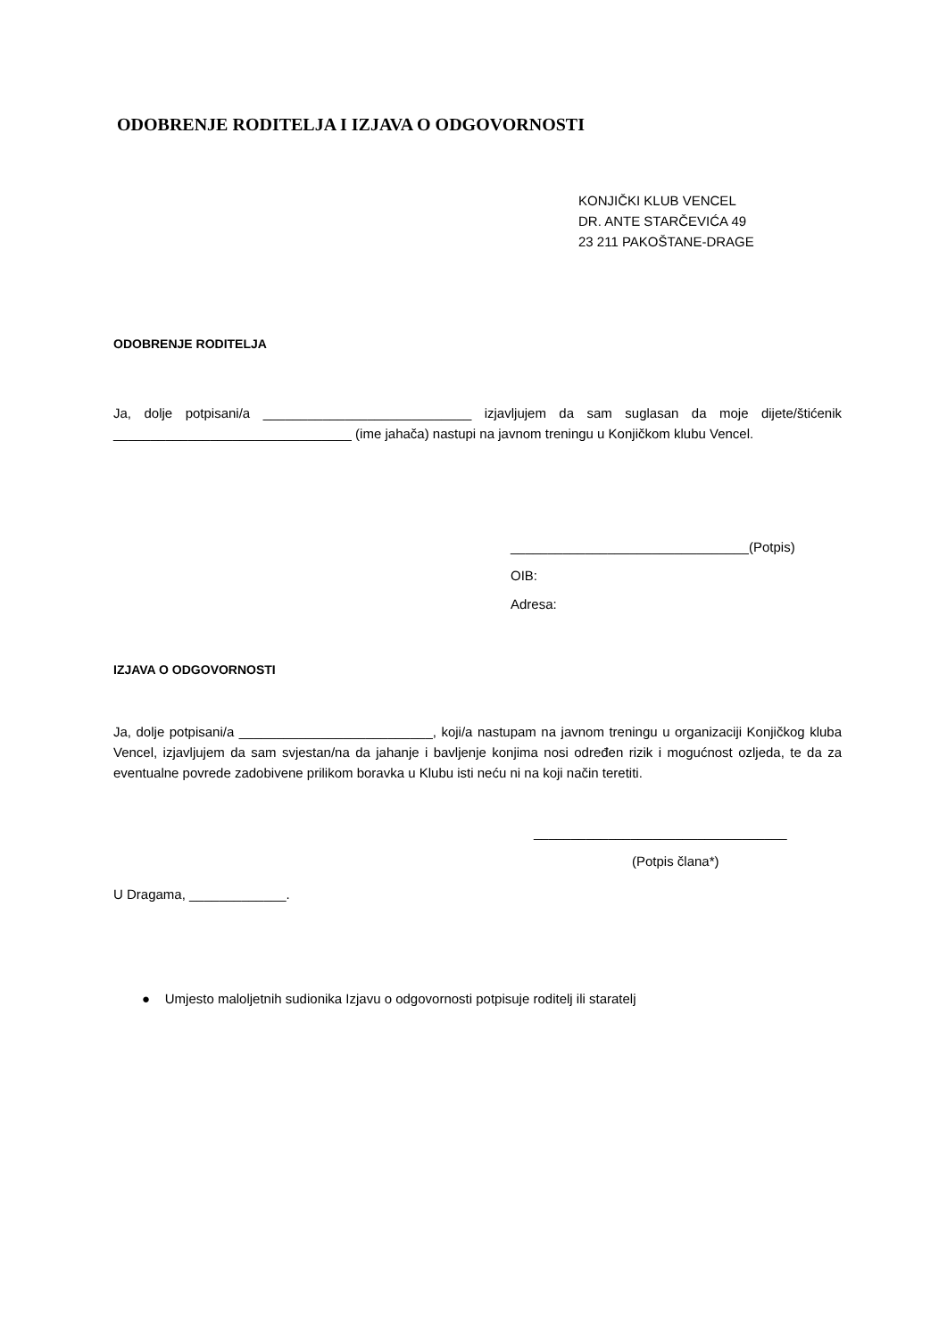ODOBRENJE RODITELJA I IZJAVA O ODGOVORNOSTI
KONJIČKI KLUB VENCEL
DR. ANTE STARČEVIĆA 49
23 211 PAKOŠTANE-DRAGE
ODOBRENJE RODITELJA
Ja, dolje potpisani/a ____________________________ izjavljujem da sam suglasan da moje dijete/štićenik ________________________________ (ime jahača) nastupi na javnom treningu u Konjičkom klubu Vencel.
________________________________(Potpis)
OIB:
Adresa:
IZJAVA O ODGOVORNOSTI
Ja, dolje potpisani/a __________________________, koji/a nastupam na javnom treningu u organizaciji Konjičkog kluba Vencel, izjavljujem da sam svjestan/na da jahanje i bavljenje konjima nosi određen rizik i mogućnost ozljeda, te da za eventualne povrede zadobivene prilikom boravka u Klubu isti neću ni na koji način teretiti.
__________________________________
(Potpis člana*)
U Dragama, _____________.
● Umjesto maloljetnih sudionika Izjavu o odgovornosti potpisuje roditelj ili staratelj